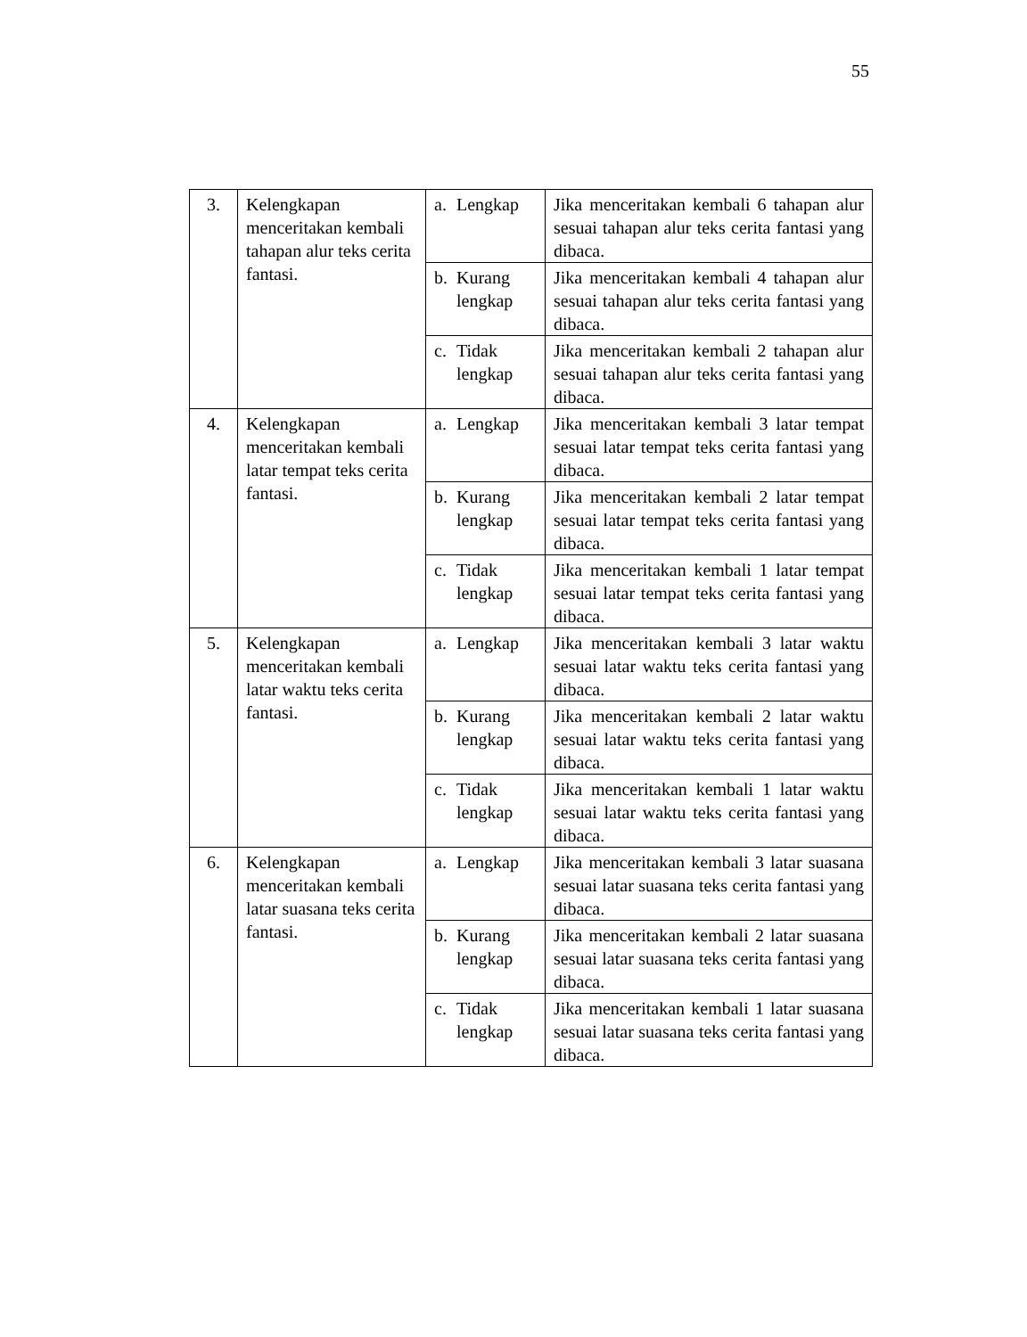55
| 3. | Kelengkapan menceritakan kembali tahapan alur teks cerita fantasi. | a. Lengkap | Jika menceritakan kembali 6 tahapan alur sesuai tahapan alur teks cerita fantasi yang dibaca. |
| | | b. Kurang lengkap | Jika menceritakan kembali 4 tahapan alur sesuai tahapan alur teks cerita fantasi yang dibaca. |
| | | c. Tidak lengkap | Jika menceritakan kembali 2 tahapan alur sesuai tahapan alur teks cerita fantasi yang dibaca. |
| 4. | Kelengkapan menceritakan kembali latar tempat teks cerita fantasi. | a. Lengkap | Jika menceritakan kembali 3 latar tempat sesuai latar tempat teks cerita fantasi yang dibaca. |
| | | b. Kurang lengkap | Jika menceritakan kembali 2 latar tempat sesuai latar tempat teks cerita fantasi yang dibaca. |
| | | c. Tidak lengkap | Jika menceritakan kembali 1 latar tempat sesuai latar tempat teks cerita fantasi yang dibaca. |
| 5. | Kelengkapan menceritakan kembali latar waktu teks cerita fantasi. | a. Lengkap | Jika menceritakan kembali 3 latar waktu sesuai latar waktu teks cerita fantasi yang dibaca. |
| | | b. Kurang lengkap | Jika menceritakan kembali 2 latar waktu sesuai latar waktu teks cerita fantasi yang dibaca. |
| | | c. Tidak lengkap | Jika menceritakan kembali 1 latar waktu sesuai latar waktu teks cerita fantasi yang dibaca. |
| 6. | Kelengkapan menceritakan kembali latar suasana teks cerita fantasi. | a. Lengkap | Jika menceritakan kembali 3 latar suasana sesuai latar suasana teks cerita fantasi yang dibaca. |
| | | b. Kurang lengkap | Jika menceritakan kembali 2 latar suasana sesuai latar suasana teks cerita fantasi yang dibaca. |
| | | c. Tidak lengkap | Jika menceritakan kembali 1 latar suasana sesuai latar suasana teks cerita fantasi yang dibaca. |